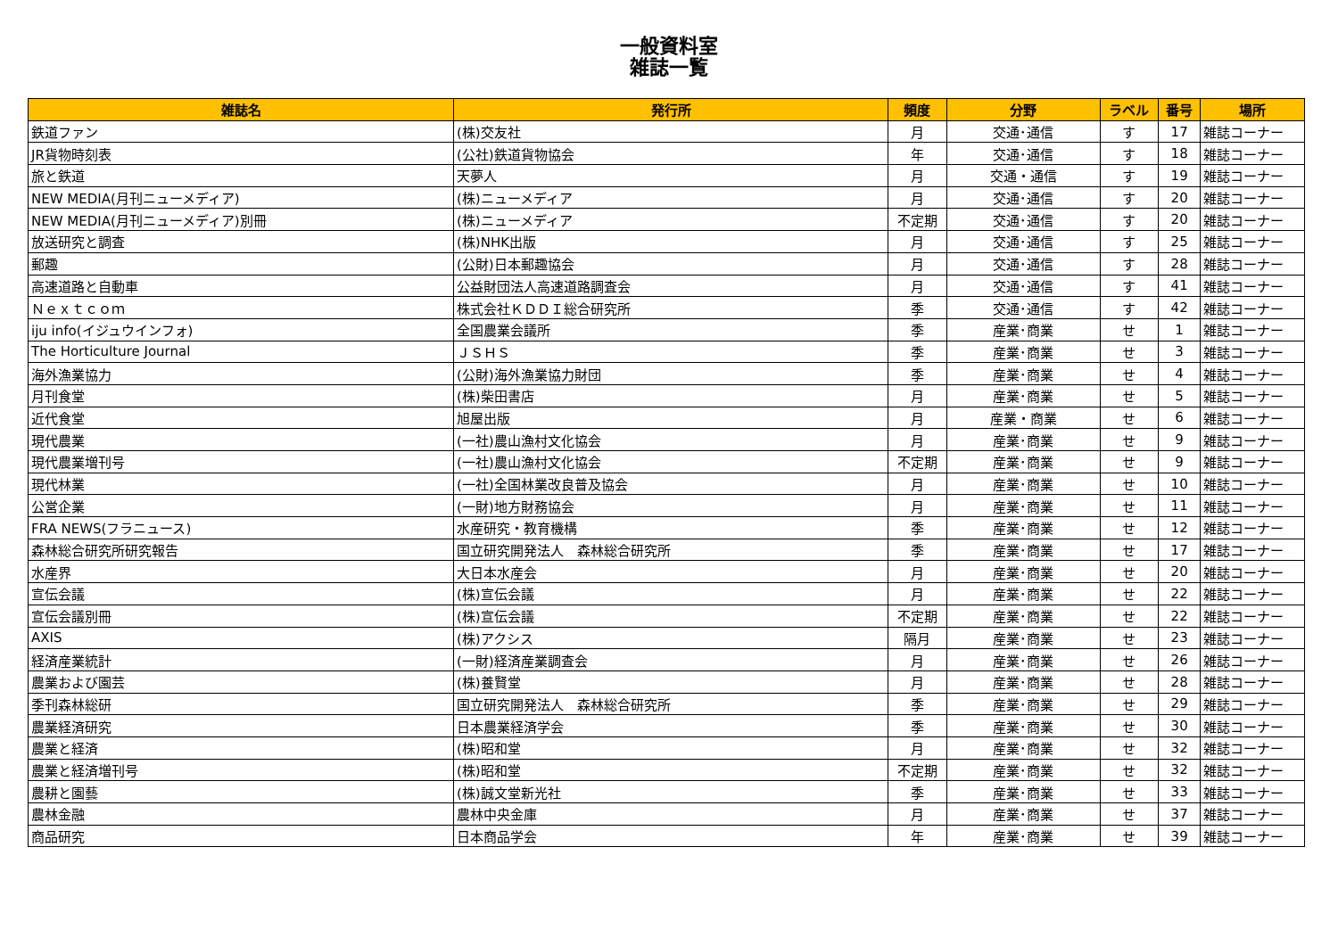一般資料室
雑誌一覧
| 雑誌名 | 発行所 | 頻度 | 分野 | ラベル | 番号 | 場所 |
| --- | --- | --- | --- | --- | --- | --- |
| 鉄道ファン | (株)交友社 | 月 | 交通･通信 | す | 17 | 雑誌コーナー |
| JR貨物時刻表 | (公社)鉄道貨物協会 | 年 | 交通･通信 | す | 18 | 雑誌コーナー |
| 旅と鉄道 | 天夢人 | 月 | 交通・通信 | す | 19 | 雑誌コーナー |
| NEW MEDIA(月刊ニューメディア) | (株)ニューメディア | 月 | 交通･通信 | す | 20 | 雑誌コーナー |
| NEW MEDIA(月刊ニューメディア)別冊 | (株)ニューメディア | 不定期 | 交通･通信 | す | 20 | 雑誌コーナー |
| 放送研究と調査 | (株)NHK出版 | 月 | 交通･通信 | す | 25 | 雑誌コーナー |
| 郵趣 | (公財)日本郵趣協会 | 月 | 交通･通信 | す | 28 | 雑誌コーナー |
| 高速道路と自動車 | 公益財団法人高速道路調査会 | 月 | 交通･通信 | す | 41 | 雑誌コーナー |
| Ｎｅｘｔｃｏｍ | 株式会社ＫＤＤＩ総合研究所 | 季 | 交通･通信 | す | 42 | 雑誌コーナー |
| iju info(イジュウインフォ) | 全国農業会議所 | 季 | 産業･商業 | せ | 1 | 雑誌コーナー |
| The Horticulture Journal | ＪＳＨＳ | 季 | 産業･商業 | せ | 3 | 雑誌コーナー |
| 海外漁業協力 | (公財)海外漁業協力財団 | 季 | 産業･商業 | せ | 4 | 雑誌コーナー |
| 月刊食堂 | (株)柴田書店 | 月 | 産業･商業 | せ | 5 | 雑誌コーナー |
| 近代食堂 | 旭屋出版 | 月 | 産業・商業 | せ | 6 | 雑誌コーナー |
| 現代農業 | (一社)農山漁村文化協会 | 月 | 産業･商業 | せ | 9 | 雑誌コーナー |
| 現代農業増刊号 | (一社)農山漁村文化協会 | 不定期 | 産業･商業 | せ | 9 | 雑誌コーナー |
| 現代林業 | (一社)全国林業改良普及協会 | 月 | 産業･商業 | せ | 10 | 雑誌コーナー |
| 公営企業 | (一財)地方財務協会 | 月 | 産業･商業 | せ | 11 | 雑誌コーナー |
| FRA NEWS(フラニュース) | 水産研究・教育機構 | 季 | 産業･商業 | せ | 12 | 雑誌コーナー |
| 森林総合研究所研究報告 | 国立研究開発法人 森林総合研究所 | 季 | 産業･商業 | せ | 17 | 雑誌コーナー |
| 水産界 | 大日本水産会 | 月 | 産業･商業 | せ | 20 | 雑誌コーナー |
| 宣伝会議 | (株)宣伝会議 | 月 | 産業･商業 | せ | 22 | 雑誌コーナー |
| 宣伝会議別冊 | (株)宣伝会議 | 不定期 | 産業･商業 | せ | 22 | 雑誌コーナー |
| AXIS | (株)アクシス | 隔月 | 産業･商業 | せ | 23 | 雑誌コーナー |
| 経済産業統計 | (一財)経済産業調査会 | 月 | 産業･商業 | せ | 26 | 雑誌コーナー |
| 農業および園芸 | (株)養賢堂 | 月 | 産業･商業 | せ | 28 | 雑誌コーナー |
| 季刊森林総研 | 国立研究開発法人 森林総合研究所 | 季 | 産業･商業 | せ | 29 | 雑誌コーナー |
| 農業経済研究 | 日本農業経済学会 | 季 | 産業･商業 | せ | 30 | 雑誌コーナー |
| 農業と経済 | (株)昭和堂 | 月 | 産業･商業 | せ | 32 | 雑誌コーナー |
| 農業と経済増刊号 | (株)昭和堂 | 不定期 | 産業･商業 | せ | 32 | 雑誌コーナー |
| 農耕と園藝 | (株)誠文堂新光社 | 季 | 産業･商業 | せ | 33 | 雑誌コーナー |
| 農林金融 | 農林中央金庫 | 月 | 産業･商業 | せ | 37 | 雑誌コーナー |
| 商品研究 | 日本商品学会 | 年 | 産業･商業 | せ | 39 | 雑誌コーナー |